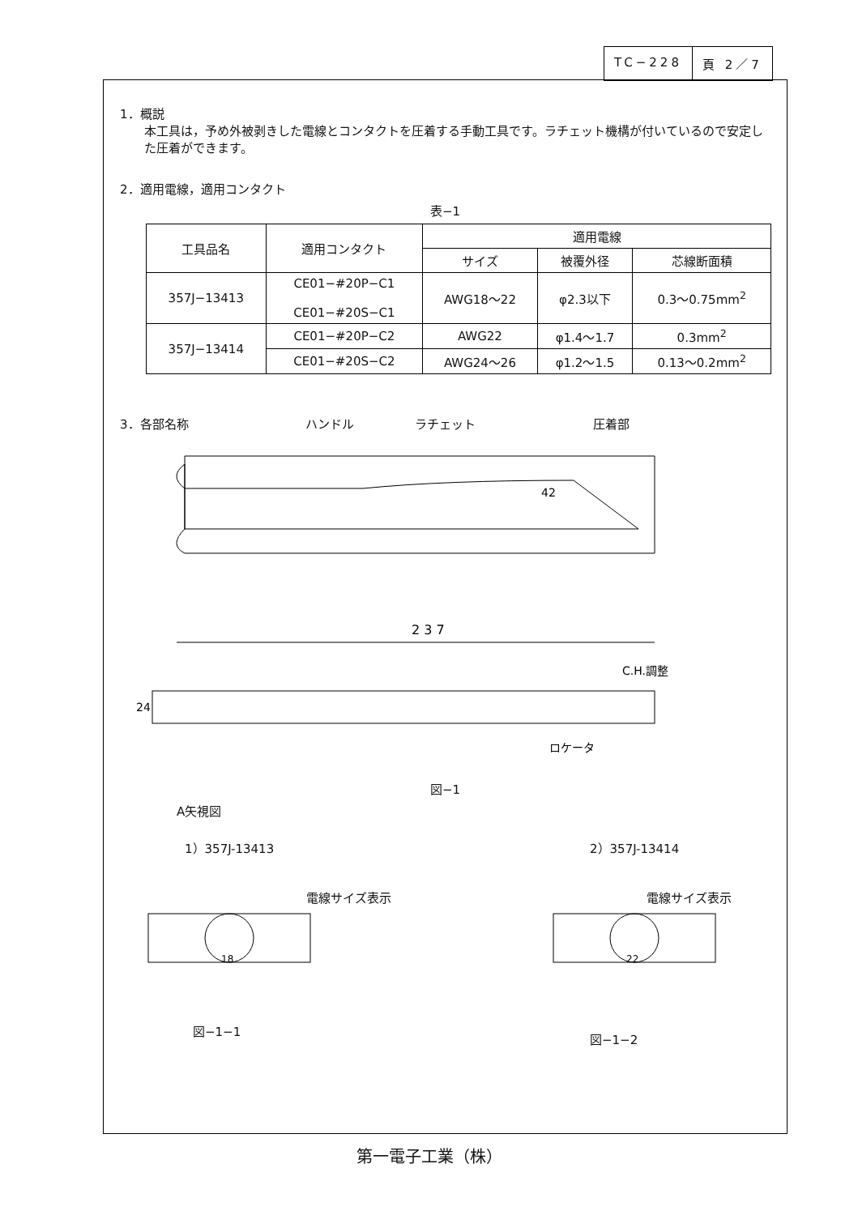TC−228 頁 2／7
1．概説
本工具は，予め外被剥きした電線とコンタクトを圧着する手動工具です。ラチェット機構が付いているので安定した圧着ができます。
2．適用電線，適用コンタクト
表−1
| 工具品名 | 適用コンタクト | 適用電線 | | |
| --- | --- | --- | --- | --- |
| | | サイズ | 被覆外径 | 芯線断面積 |
| 357J−13413 | CE01−#20P−C1 CE01−#20S−C1 | AWG18〜22 | φ2.3以下 | 0.3〜0.75mm<sup>2</sup> |
| 357J−13414 | CE01−#20P−C2 | AWG22 | φ1.4〜1.7 | 0.3mm<sup>2</sup> |
| | CE01−#20S−C2 | AWG24〜26 | φ1.2〜1.5 | 0.13〜0.2mm<sup>2</sup> |
3．各部名称 ハンドル ラチェット 圧着部
42
2 3 7
C.H.調整
24
ロケータ
図−1
A矢視図
1）357J-13413 2）357J-13414
電線サイズ表示
18
図−1−1
電線サイズ表示
22
図−1−2
第一電子工業（株）